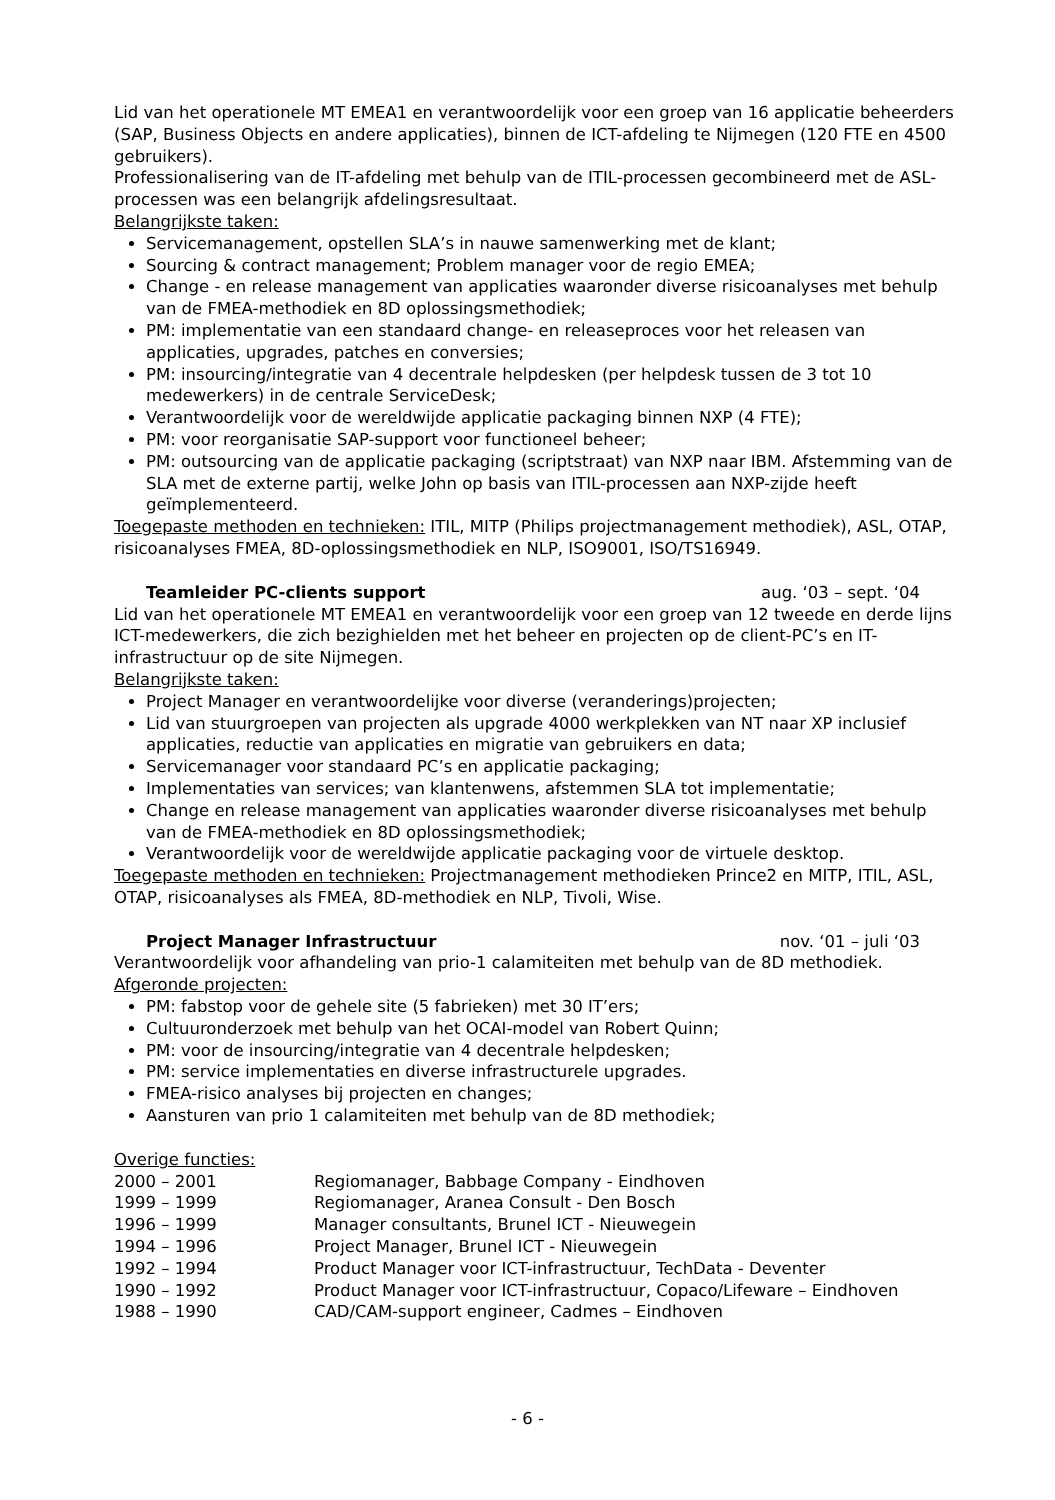Lid van het operationele MT EMEA1 en verantwoordelijk voor een groep van 16 applicatie beheerders (SAP, Business Objects en andere applicaties), binnen de ICT-afdeling te Nijmegen (120 FTE en 4500 gebruikers).
Professionalisering van de IT-afdeling met behulp van de ITIL-processen gecombineerd met de ASL-processen was een belangrijk afdelingsresultaat.
Belangrijkste taken:
Servicemanagement, opstellen SLA’s in nauwe samenwerking met de klant;
Sourcing & contract management; Problem manager voor de regio EMEA;
Change - en release management van applicaties waaronder diverse risicoanalyses met behulp van de FMEA-methodiek en 8D oplossingsmethodiek;
PM: implementatie van een standaard change- en releaseproces voor het releasen van applicaties, upgrades, patches en conversies;
PM: insourcing/integratie van 4 decentrale helpdesken (per helpdesk tussen de 3 tot 10 medewerkers) in de centrale ServiceDesk;
Verantwoordelijk voor de wereldwijde applicatie packaging binnen NXP (4 FTE);
PM: voor reorganisatie SAP-support voor functioneel beheer;
PM: outsourcing van de applicatie packaging (scriptstraat) van NXP naar IBM. Afstemming van de SLA met de externe partij, welke John op basis van ITIL-processen aan NXP-zijde heeft geïmplementeerd.
Toegepaste methoden en technieken: ITIL, MITP (Philips projectmanagement methodiek), ASL, OTAP, risicoanalyses FMEA, 8D-oplossingsmethodiek en NLP, ISO9001, ISO/TS16949.
Teamleider PC-clients support aug. ‘03 – sept. ‘04
Lid van het operationele MT EMEA1 en verantwoordelijk voor een groep van 12 tweede en derde lijns ICT-medewerkers, die zich bezighielden met het beheer en projecten op de client-PC’s en IT-infrastructuur op de site Nijmegen.
Belangrijkste taken:
Project Manager en verantwoordelijke voor diverse (veranderings)projecten;
Lid van stuurgroepen van projecten als upgrade 4000 werkplekken van NT naar XP inclusief applicaties, reductie van applicaties en migratie van gebruikers en data;
Servicemanager voor standaard PC’s en applicatie packaging;
Implementaties van services; van klantenwens, afstemmen SLA tot implementatie;
Change en release management van applicaties waaronder diverse risicoanalyses met behulp van de FMEA-methodiek en 8D oplossingsmethodiek;
Verantwoordelijk voor de wereldwijde applicatie packaging voor de virtuele desktop.
Toegepaste methoden en technieken: Projectmanagement methodieken Prince2 en MITP, ITIL, ASL, OTAP, risicoanalyses als FMEA, 8D-methodiek en NLP, Tivoli, Wise.
Project Manager Infrastructuur nov. ‘01 – juli ‘03
Verantwoordelijk voor afhandeling van prio-1 calamiteiten met behulp van de 8D methodiek.
Afgeronde projecten:
PM: fabstop voor de gehele site (5 fabrieken) met 30 IT’ers;
Cultuuronderzoek met behulp van het OCAI-model van Robert Quinn;
PM: voor de insourcing/integratie van 4 decentrale helpdesken;
PM: service implementaties en diverse infrastructurele upgrades.
FMEA-risico analyses bij projecten en changes;
Aansturen van prio 1 calamiteiten met behulp van de 8D methodiek;
Overige functies:
2000 – 2001 Regiomanager, Babbage Company - Eindhoven
1999 – 1999 Regiomanager, Aranea Consult - Den Bosch
1996 – 1999 Manager consultants, Brunel ICT - Nieuwegein
1994 – 1996 Project Manager, Brunel ICT - Nieuwegein
1992 – 1994 Product Manager voor ICT-infrastructuur, TechData - Deventer
1990 – 1992 Product Manager voor ICT-infrastructuur, Copaco/Lifeware – Eindhoven
1988 – 1990 CAD/CAM-support engineer, Cadmes – Eindhoven
- 6 -